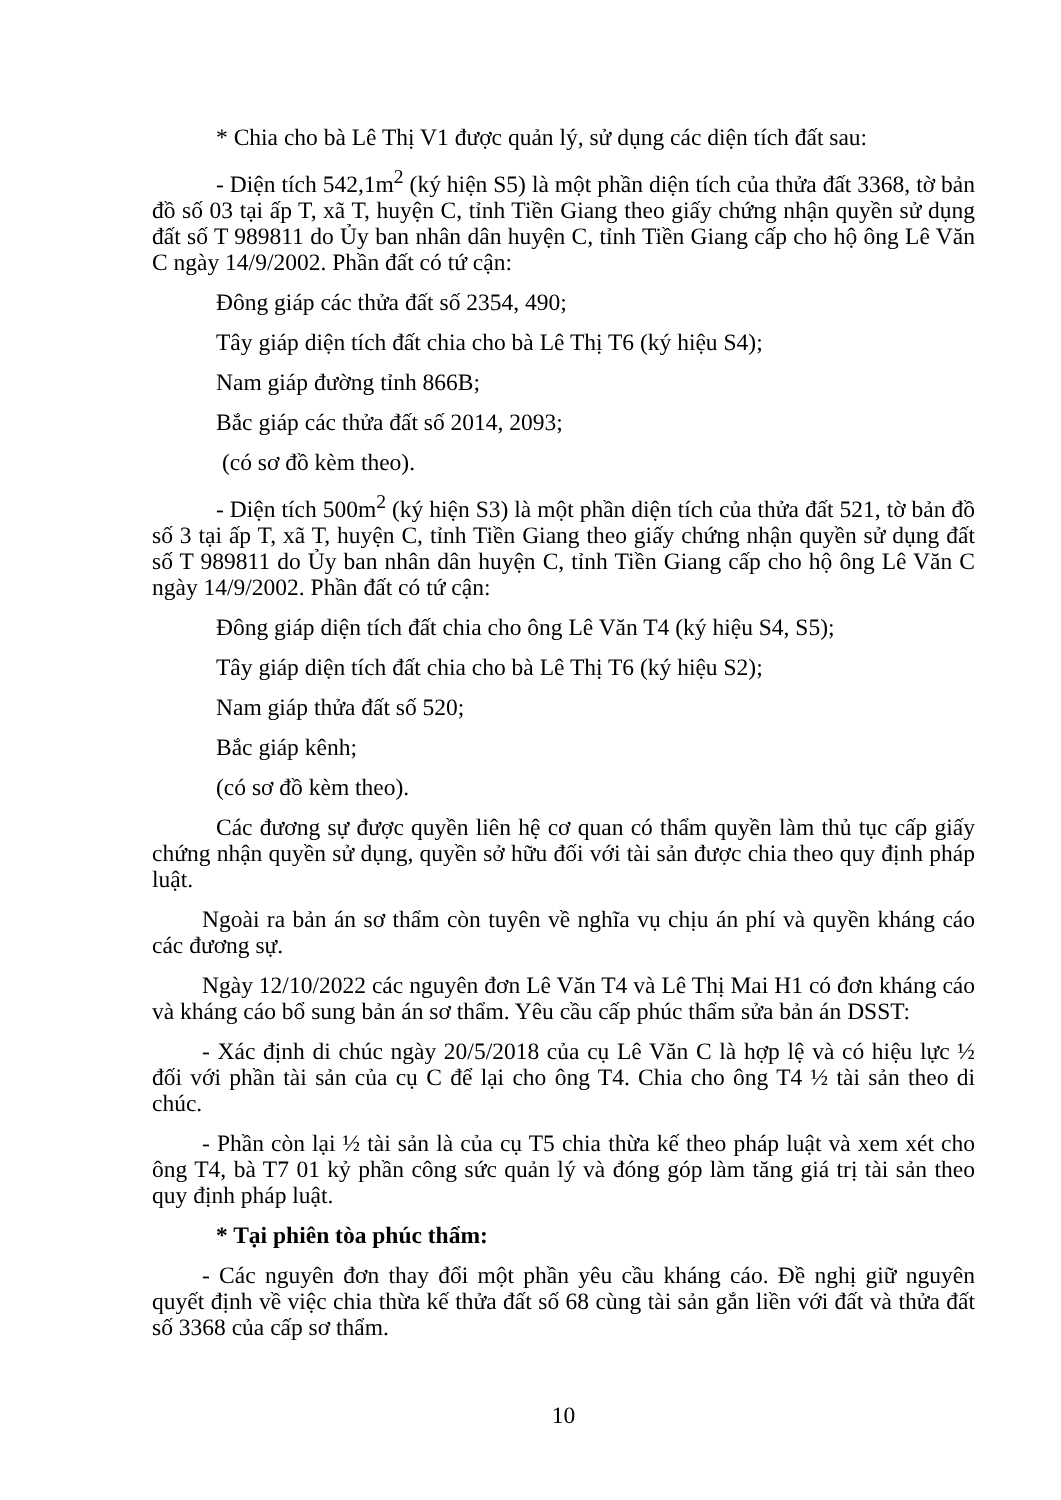* Chia cho bà Lê Thị V1 được quản lý, sử dụng các diện tích đất sau:
- Diện tích 542,1m<sup>2</sup> (ký hiện S5) là một phần diện tích của thửa đất 3368, tờ bản đồ số 03 tại ấp T, xã T, huyện C, tỉnh Tiền Giang theo giấy chứng nhận quyền sử dụng đất số T 989811 do Ủy ban nhân dân huyện C, tỉnh Tiền Giang cấp cho hộ ông Lê Văn C ngày 14/9/2002. Phần đất có tứ cận:
Đông giáp các thửa đất số 2354, 490;
Tây giáp diện tích đất chia cho bà Lê Thị T6 (ký hiệu S4);
Nam giáp đường tỉnh 866B;
Bắc giáp các thửa đất số 2014, 2093;
(có sơ đồ kèm theo).
- Diện tích 500m<sup>2</sup> (ký hiện S3) là một phần diện tích của thửa đất 521, tờ bản đồ số 3 tại ấp T, xã T, huyện C, tỉnh Tiền Giang theo giấy chứng nhận quyền sử dụng đất số T 989811 do Ủy ban nhân dân huyện C, tỉnh Tiền Giang cấp cho hộ ông Lê Văn C ngày 14/9/2002. Phần đất có tứ cận:
Đông giáp diện tích đất chia cho ông Lê Văn T4 (ký hiệu S4, S5);
Tây giáp diện tích đất chia cho bà Lê Thị T6 (ký hiệu S2);
Nam giáp thửa đất số 520;
Bắc giáp kênh;
(có sơ đồ kèm theo).
Các đương sự được quyền liên hệ cơ quan có thẩm quyền làm thủ tục cấp giấy chứng nhận quyền sử dụng, quyền sở hữu đối với tài sản được chia theo quy định pháp luật.
Ngoài ra bản án sơ thẩm còn tuyên về nghĩa vụ chịu án phí và quyền kháng cáo các đương sự.
Ngày 12/10/2022 các nguyên đơn Lê Văn T4 và Lê Thị Mai H1 có đơn kháng cáo và kháng cáo bổ sung bản án sơ thẩm. Yêu cầu cấp phúc thẩm sửa bản án DSST:
- Xác định di chúc ngày 20/5/2018 của cụ Lê Văn C là hợp lệ và có hiệu lực ½ đối với phần tài sản của cụ C để lại cho ông T4. Chia cho ông T4 ½ tài sản theo di chúc.
- Phần còn lại ½ tài sản là của cụ T5 chia thừa kế theo pháp luật và xem xét cho ông T4, bà T7 01 kỷ phần công sức quản lý và đóng góp làm tăng giá trị tài sản theo quy định pháp luật.
* Tại phiên tòa phúc thẩm:
- Các nguyên đơn thay đổi một phần yêu cầu kháng cáo. Đề nghị giữ nguyên quyết định về việc chia thừa kế thửa đất số 68 cùng tài sản gắn liền với đất và thửa đất số 3368 của cấp sơ thẩm.
10